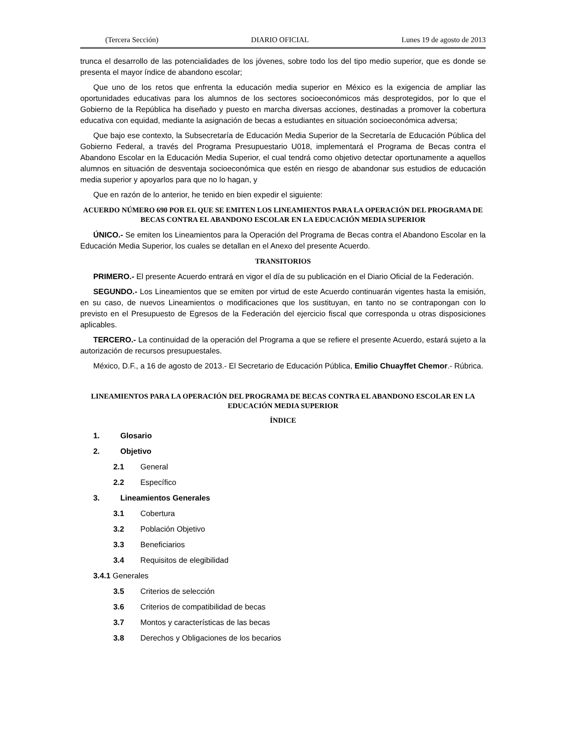(Tercera Sección) DIARIO OFICIAL Lunes 19 de agosto de 2013
trunca el desarrollo de las potencialidades de los jóvenes, sobre todo los del tipo medio superior, que es donde se presenta el mayor índice de abandono escolar;
Que uno de los retos que enfrenta la educación media superior en México es la exigencia de ampliar las oportunidades educativas para los alumnos de los sectores socioeconómicos más desprotegidos, por lo que el Gobierno de la República ha diseñado y puesto en marcha diversas acciones, destinadas a promover la cobertura educativa con equidad, mediante la asignación de becas a estudiantes en situación socioeconómica adversa;
Que bajo ese contexto, la Subsecretaría de Educación Media Superior de la Secretaría de Educación Pública del Gobierno Federal, a través del Programa Presupuestario U018, implementará el Programa de Becas contra el Abandono Escolar en la Educación Media Superior, el cual tendrá como objetivo detectar oportunamente a aquellos alumnos en situación de desventaja socioeconómica que estén en riesgo de abandonar sus estudios de educación media superior y apoyarlos para que no lo hagan, y
Que en razón de lo anterior, he tenido en bien expedir el siguiente:
ACUERDO NÚMERO 690 POR EL QUE SE EMITEN LOS LINEAMIENTOS PARA LA OPERACIÓN DEL PROGRAMA DE BECAS CONTRA EL ABANDONO ESCOLAR EN LA EDUCACIÓN MEDIA SUPERIOR
ÚNICO.- Se emiten los Lineamientos para la Operación del Programa de Becas contra el Abandono Escolar en la Educación Media Superior, los cuales se detallan en el Anexo del presente Acuerdo.
TRANSITORIOS
PRIMERO.- El presente Acuerdo entrará en vigor el día de su publicación en el Diario Oficial de la Federación.
SEGUNDO.- Los Lineamientos que se emiten por virtud de este Acuerdo continuarán vigentes hasta la emisión, en su caso, de nuevos Lineamientos o modificaciones que los sustituyan, en tanto no se contrapongan con lo previsto en el Presupuesto de Egresos de la Federación del ejercicio fiscal que corresponda u otras disposiciones aplicables.
TERCERO.- La continuidad de la operación del Programa a que se refiere el presente Acuerdo, estará sujeto a la autorización de recursos presupuestales.
México, D.F., a 16 de agosto de 2013.- El Secretario de Educación Pública, Emilio Chuayffet Chemor.- Rúbrica.
LINEAMIENTOS PARA LA OPERACIÓN DEL PROGRAMA DE BECAS CONTRA EL ABANDONO ESCOLAR EN LA EDUCACIÓN MEDIA SUPERIOR
ÍNDICE
1. Glosario
2. Objetivo
2.1 General
2.2 Específico
3. Lineamientos Generales
3.1 Cobertura
3.2 Población Objetivo
3.3 Beneficiarios
3.4 Requisitos de elegibilidad
3.4.1 Generales
3.5 Criterios de selección
3.6 Criterios de compatibilidad de becas
3.7 Montos y características de las becas
3.8 Derechos y Obligaciones de los becarios